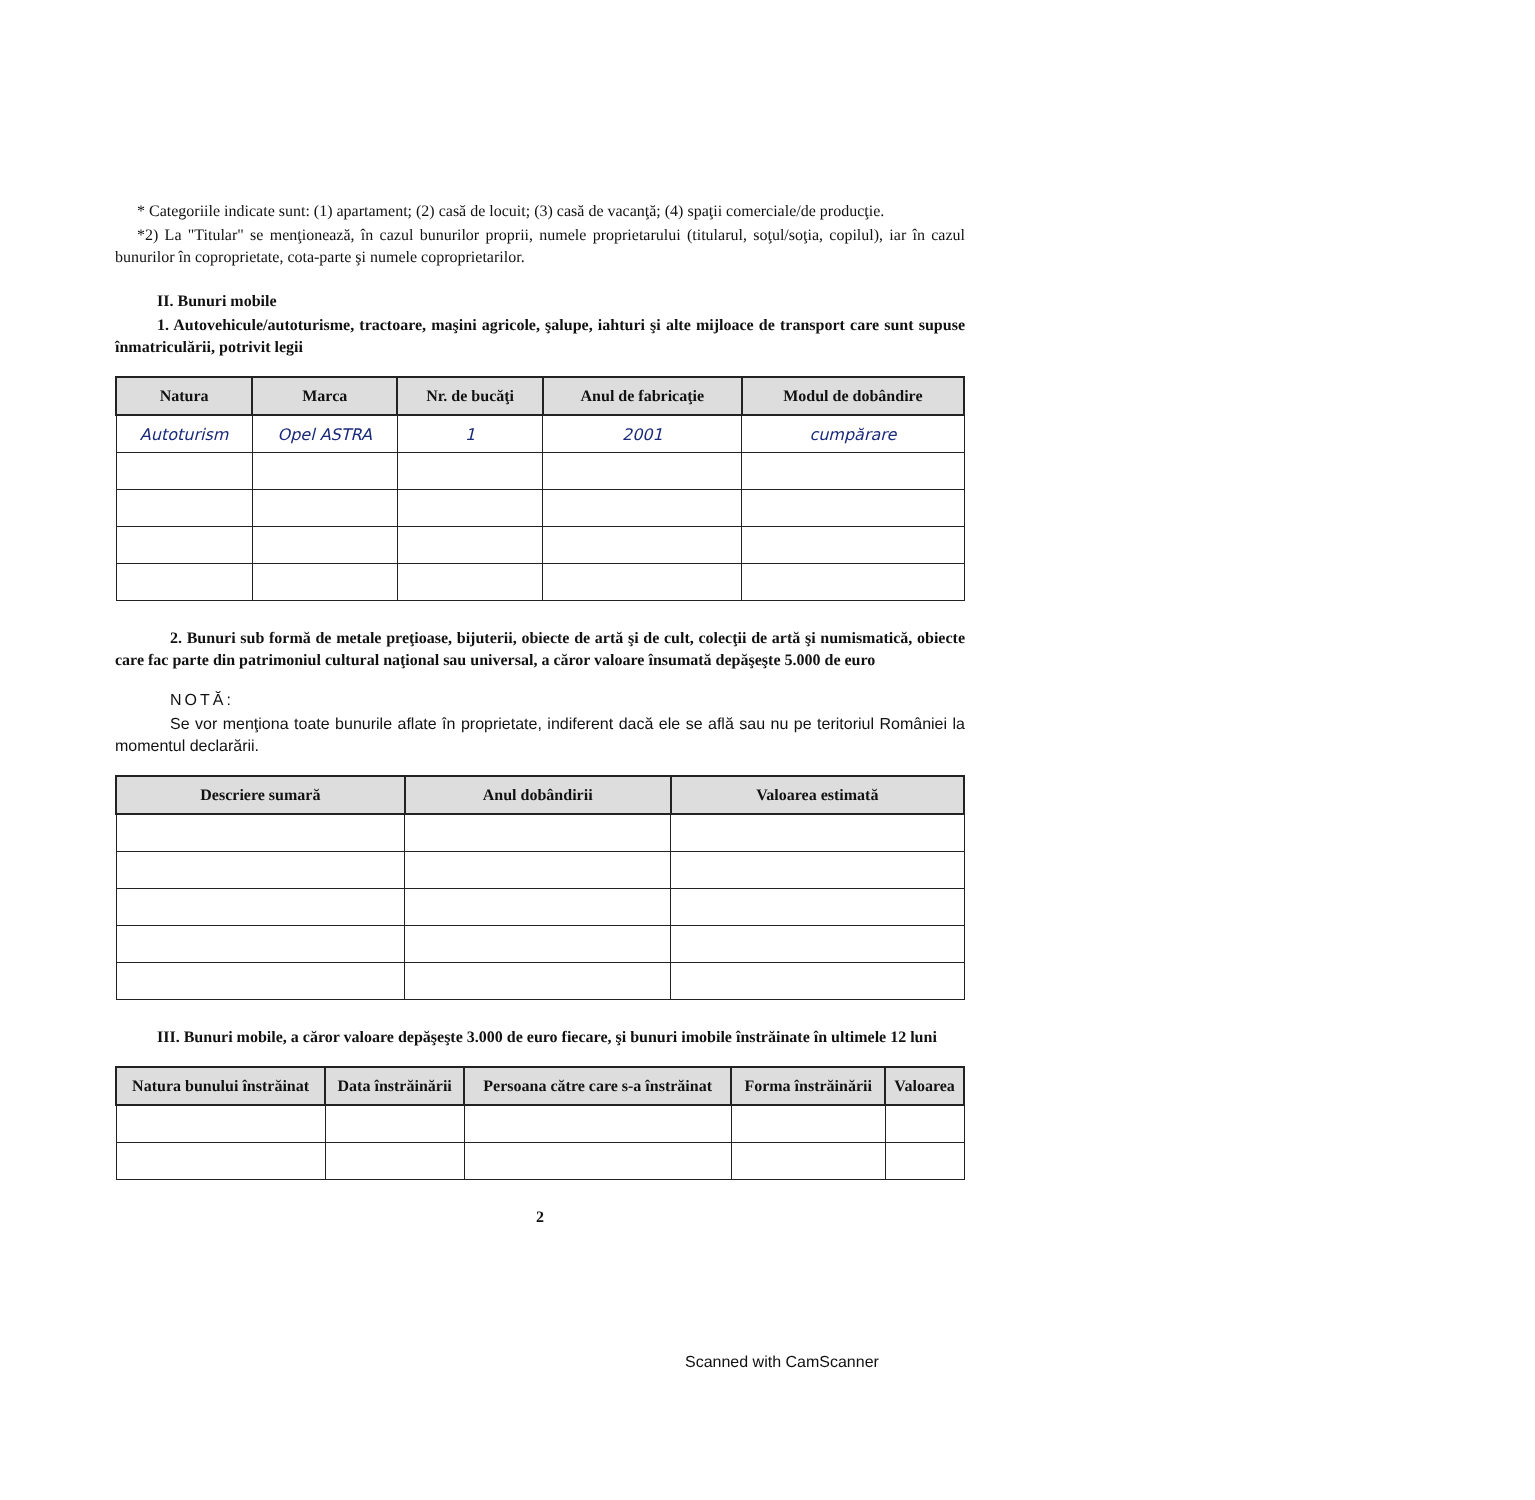* Categoriile indicate sunt: (1) apartament; (2) casă de locuit; (3) casă de vacanţă; (4) spaţii comerciale/de producţie.
*2) La "Titular" se menţionează, în cazul bunurilor proprii, numele proprietarului (titularul, soţul/soţia, copilul), iar în cazul bunurilor în coproprietate, cota-parte şi numele coproprietarilor.
II. Bunuri mobile
1. Autovehicule/autoturisme, tractoare, maşini agricole, şalupe, iahturi şi alte mijloace de transport care sunt supuse înmatriculării, potrivit legii
| Natura | Marca | Nr. de bucăţi | Anul de fabricaţie | Modul de dobândire |
| --- | --- | --- | --- | --- |
| Autoturism | Opel ASTRA | 1 | 2001 | cumpărare |
2. Bunuri sub formă de metale preţioase, bijuterii, obiecte de artă şi de cult, colecţii de artă şi numismatică, obiecte care fac parte din patrimoniul cultural naţional sau universal, a căror valoare însumată depăşeşte 5.000 de euro
NOTĂ:
Se vor menţiona toate bunurile aflate în proprietate, indiferent dacă ele se află sau nu pe teritoriul României la momentul declarării.
| Descriere sumară | Anul dobândirii | Valoarea estimată |
| --- | --- | --- |
III. Bunuri mobile, a căror valoare depăşeşte 3.000 de euro fiecare, şi bunuri imobile înstrăinate în ultimele 12 luni
| Natura bunului înstrăinat | Data înstrăinării | Persoana către care s-a înstrăinat | Forma înstrăinării | Valoarea |
| --- | --- | --- | --- | --- |
2
Scanned with CamScanner